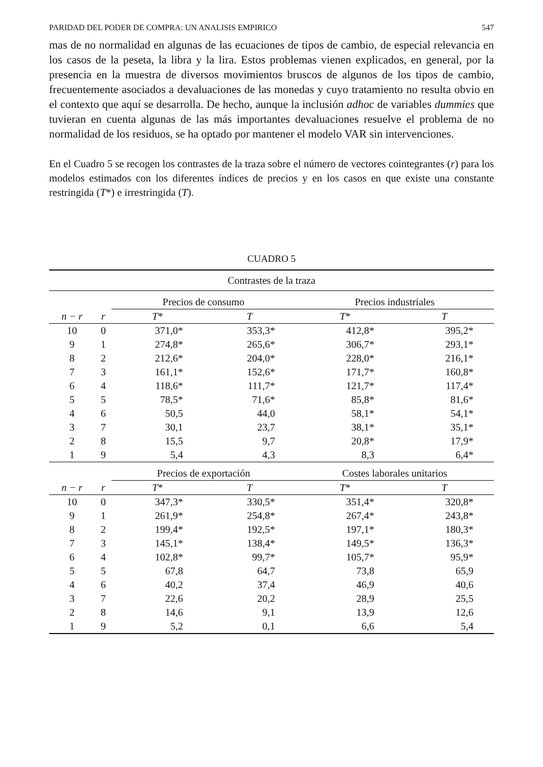PARIDAD DEL PODER DE COMPRA: UN ANALISIS EMPIRICO 547
mas de no normalidad en algunas de las ecuaciones de tipos de cambio, de especial relevancia en los casos de la peseta, la libra y la lira. Estos problemas vienen explicados, en general, por la presencia en la muestra de diversos movimientos bruscos de algunos de los tipos de cambio, frecuentemente asociados a devaluaciones de las monedas y cuyo tratamiento no resulta obvio en el contexto que aquí se desarrolla. De hecho, aunque la inclusión adhoc de variables dummies que tuvieran en cuenta algunas de las más importantes devaluaciones resuelve el problema de no normalidad de los residuos, se ha optado por mantener el modelo VAR sin intervenciones.
En el Cuadro 5 se recogen los contrastes de la traza sobre el número de vectores cointegrantes (r) para los modelos estimados con los diferentes índices de precios y en los casos en que existe una constante restringida (T*) e irrestringida (T).
CUADRO 5
| Contrastes de la traza | | | | | |
| --- | --- | --- | --- | --- | --- |
| | | Precios de consumo | | Precios industriales | |
| n − r | r | T * | T | T * | T |
| 10 | 0 | 371,0* | 353,3* | 412,8* | 395,2* |
| 9 | 1 | 274,8* | 265,6* | 306,7* | 293,1* |
| 8 | 2 | 212,6* | 204,0* | 228,0* | 216,1* |
| 7 | 3 | 161,1* | 152,6* | 171,7* | 160,8* |
| 6 | 4 | 118,6* | 111,7* | 121,7* | 117,4* |
| 5 | 5 | 78,5* | 71,6* | 85,8* | 81,6* |
| 4 | 6 | 50,5 | 44,0 | 58,1* | 54,1* |
| 3 | 7 | 30,1 | 23,7 | 38,1* | 35,1* |
| 2 | 8 | 15,5 | 9,7 | 20,8* | 17,9* |
| 1 | 9 | 5,4 | 4,3 | 8,3 | 6,4* |
| | | Precios de exportación | | Costes laborales unitarios | |
| n − r | r | T * | T | T * | T |
| 10 | 0 | 347,3* | 330,5* | 351,4* | 320,8* |
| 9 | 1 | 261,9* | 254,8* | 267,4* | 243,8* |
| 8 | 2 | 199,4* | 192,5* | 197,1* | 180,3* |
| 7 | 3 | 145,1* | 138,4* | 149,5* | 136,3* |
| 6 | 4 | 102,8* | 99,7* | 105,7* | 95,9* |
| 5 | 5 | 67,8 | 64,7 | 73,8 | 65,9 |
| 4 | 6 | 40,2 | 37,4 | 46,9 | 40,6 |
| 3 | 7 | 22,6 | 20,2 | 28,9 | 25,5 |
| 2 | 8 | 14,6 | 9,1 | 13,9 | 12,6 |
| 1 | 9 | 5,2 | 0,1 | 6,6 | 5,4 |